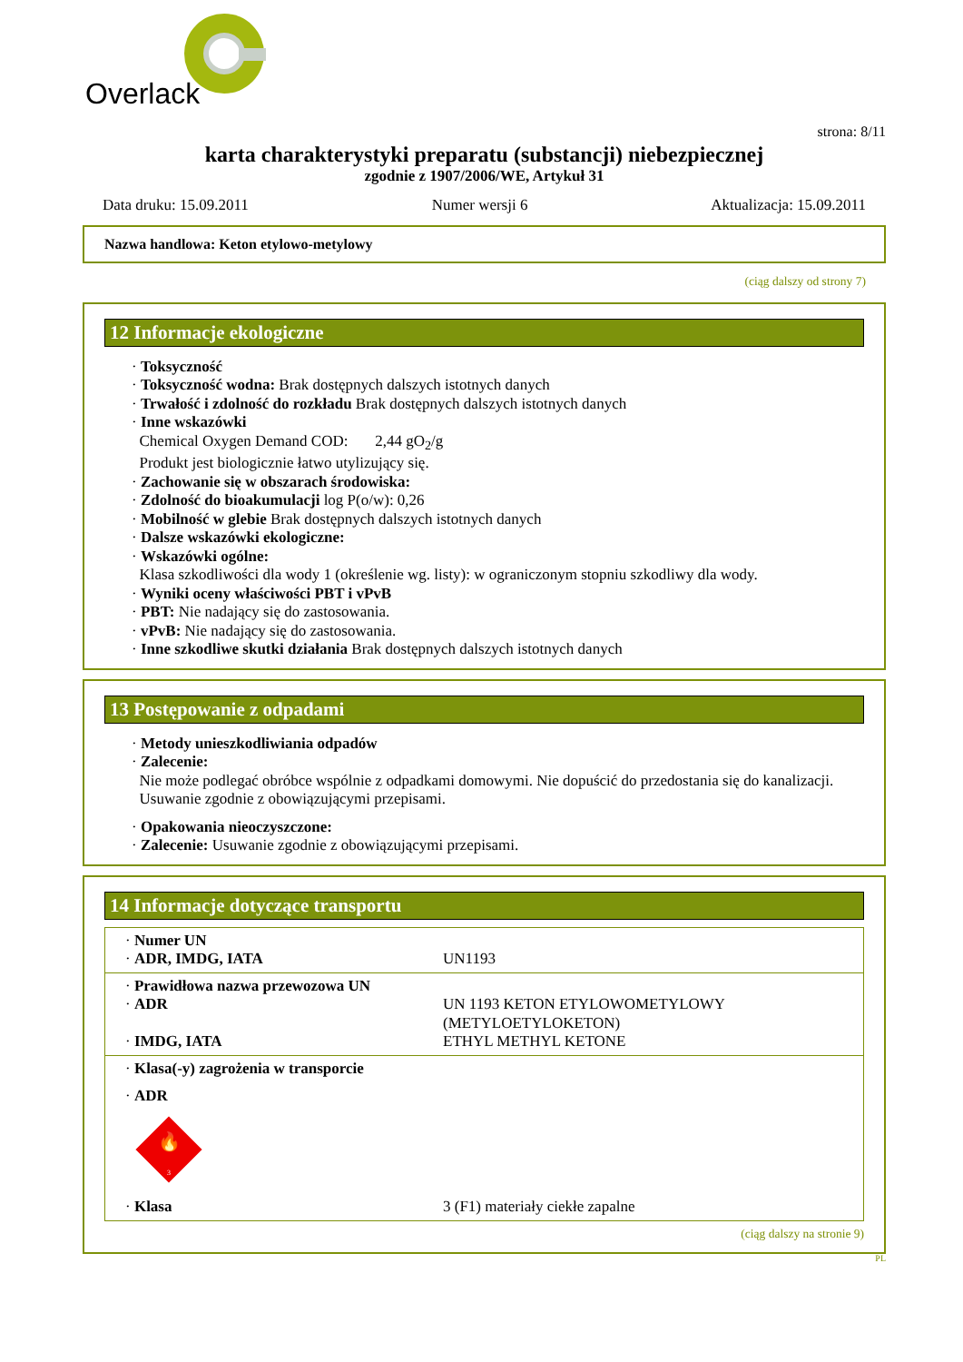Overlack
strona: 8/11
karta charakterystyki preparatu (substancji) niebezpiecznej
zgodnie z 1907/2006/WE, Artykuł 31
Data druku: 15.09.2011 Numer wersji 6 Aktualizacja: 15.09.2011
Nazwa handlowa: Keton etylowo-metylowy
(ciąg dalszy od strony 7)
12 Informacje ekologiczne
· Toksyczność
· Toksyczność wodna: Brak dostępnych dalszych istotnych danych
· Trwałość i zdolność do rozkładu Brak dostępnych dalszych istotnych danych
· Inne wskazówki
Chemical Oxygen Demand COD: 2,44 gO<sub>2</sub>/g
Produkt jest biologicznie łatwo utylizujący się.
· Zachowanie się w obszarach środowiska:
· Zdolność do bioakumulacji log P(o/w): 0,26
· Mobilność w glebie Brak dostępnych dalszych istotnych danych
· Dalsze wskazówki ekologiczne:
· Wskazówki ogólne:
Klasa szkodliwości dla wody 1 (określenie wg. listy): w ograniczonym stopniu szkodliwy dla wody.
· Wyniki oceny właściwości PBT i vPvB
· PBT: Nie nadający się do zastosowania.
· vPvB: Nie nadający się do zastosowania.
· Inne szkodliwe skutki działania Brak dostępnych dalszych istotnych danych
13 Postępowanie z odpadami
· Metody unieszkodliwiania odpadów
· Zalecenie:
Nie może podlegać obróbce wspólnie z odpadkami domowymi. Nie dopuścić do przedostania się do kanalizacji.
Usuwanie zgodnie z obowiązującymi przepisami.
· Opakowania nieoczyszczone:
· Zalecenie: Usuwanie zgodnie z obowiązującymi przepisami.
14 Informacje dotyczące transportu
| · Numer UN · ADR, IMDG, IATA | UN1193 |
| · Prawidłowa nazwa przewozowa UN · ADR · IMDG, IATA | UN 1193 KETON ETYLOWOMETYLOWY (METYLOETYLOKETON) ETHYL METHYL KETONE |
| · Klasa(-y) zagrożenia w transporcie · ADR 🔥 3 · Klasa | 3 (F1) materiały ciekłe zapalne |
(ciąg dalszy na stronie 9)
PL